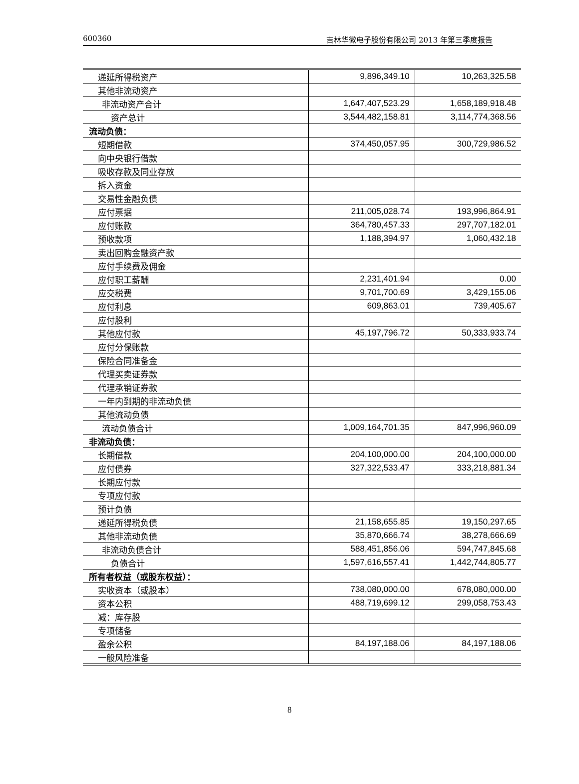600360 吉林华微电子股份有限公司 2013 年第三季度报告
| 递延所得税资产 | 9,896,349.10 | 10,263,325.58 |
| 其他非流动资产 | | |
| 非流动资产合计 | 1,647,407,523.29 | 1,658,189,918.48 |
| 资产总计 | 3,544,482,158.81 | 3,114,774,368.56 |
| 流动负债： | | |
| 短期借款 | 374,450,057.95 | 300,729,986.52 |
| 向中央银行借款 | | |
| 吸收存款及同业存放 | | |
| 拆入资金 | | |
| 交易性金融负债 | | |
| 应付票据 | 211,005,028.74 | 193,996,864.91 |
| 应付账款 | 364,780,457.33 | 297,707,182.01 |
| 预收款项 | 1,188,394.97 | 1,060,432.18 |
| 卖出回购金融资产款 | | |
| 应付手续费及佣金 | | |
| 应付职工薪酬 | 2,231,401.94 | 0.00 |
| 应交税费 | 9,701,700.69 | 3,429,155.06 |
| 应付利息 | 609,863.01 | 739,405.67 |
| 应付股利 | | |
| 其他应付款 | 45,197,796.72 | 50,333,933.74 |
| 应付分保账款 | | |
| 保险合同准备金 | | |
| 代理买卖证券款 | | |
| 代理承销证券款 | | |
| 一年内到期的非流动负债 | | |
| 其他流动负债 | | |
| 流动负债合计 | 1,009,164,701.35 | 847,996,960.09 |
| 非流动负债： | | |
| 长期借款 | 204,100,000.00 | 204,100,000.00 |
| 应付债券 | 327,322,533.47 | 333,218,881.34 |
| 长期应付款 | | |
| 专项应付款 | | |
| 预计负债 | | |
| 递延所得税负债 | 21,158,655.85 | 19,150,297.65 |
| 其他非流动负债 | 35,870,666.74 | 38,278,666.69 |
| 非流动负债合计 | 588,451,856.06 | 594,747,845.68 |
| 负债合计 | 1,597,616,557.41 | 1,442,744,805.77 |
| 所有者权益（或股东权益）： | | |
| 实收资本（或股本） | 738,080,000.00 | 678,080,000.00 |
| 资本公积 | 488,719,699.12 | 299,058,753.43 |
| 减：库存股 | | |
| 专项储备 | | |
| 盈余公积 | 84,197,188.06 | 84,197,188.06 |
| 一般风险准备 | | |
8